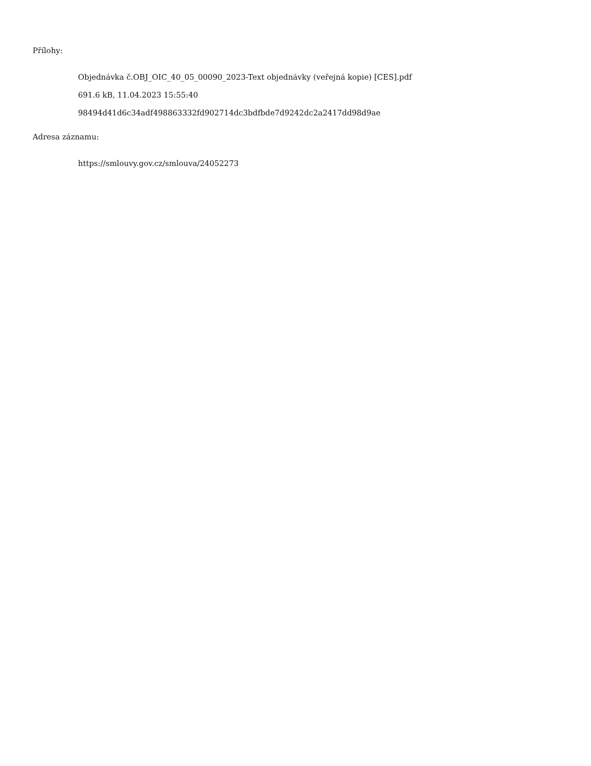Přílohy:
Objednávka č.OBJ_OIC_40_05_00090_2023-Text objednávky (veřejná kopie) [CES].pdf
691.6 kB, 11.04.2023 15:55:40
98494d41d6c34adf498863332fd902714dc3bdfbde7d9242dc2a2417dd98d9ae
Adresa záznamu:
https://smlouvy.gov.cz/smlouva/24052273